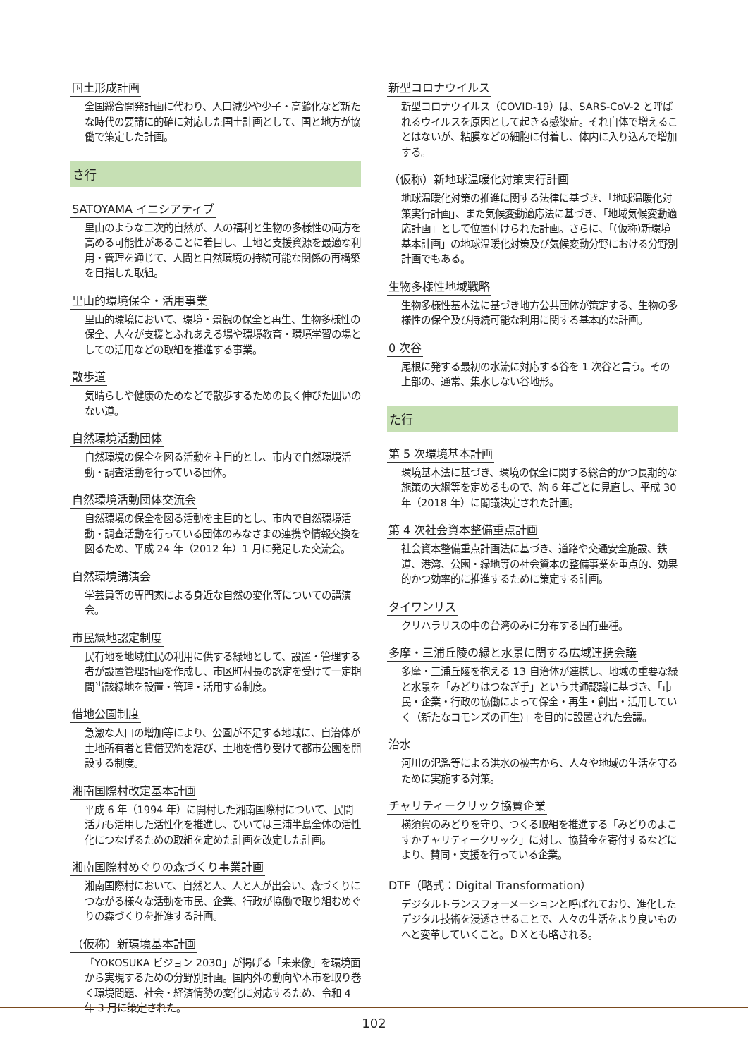国土形成計画
全国総合開発計画に代わり、人口減少や少子・高齢化など新たな時代の要請に的確に対応した国土計画として、国と地方が協働で策定した計画。
さ行
SATOYAMA イニシアティブ
里山のような二次的自然が、人の福利と生物の多様性の両方を高める可能性があることに着目し、土地と支援資源を最適な利用・管理を通じて、人間と自然環境の持続可能な関係の再構築を目指した取組。
里山的環境保全・活用事業
里山的環境において、環境・景観の保全と再生、生物多様性の保全、人々が支援とふれあえる場や環境教育・環境学習の場としての活用などの取組を推進する事業。
散歩道
気晴らしや健康のためなどで散歩するための長く伸びた囲いのない道。
自然環境活動団体
自然環境の保全を図る活動を主目的とし、市内で自然環境活動・調査活動を行っている団体。
自然環境活動団体交流会
自然環境の保全を図る活動を主目的とし、市内で自然環境活動・調査活動を行っている団体のみなさまの連携や情報交換を図るため、平成 24 年（2012 年）1 月に発足した交流会。
自然環境講演会
学芸員等の専門家による身近な自然の変化等についての講演会。
市民緑地認定制度
民有地を地域住民の利用に供する緑地として、設置・管理する者が設置管理計画を作成し、市区町村長の認定を受けて一定期間当該緑地を設置・管理・活用する制度。
借地公園制度
急激な人口の増加等により、公園が不足する地域に、自治体が土地所有者と賃借契約を結び、土地を借り受けて都市公園を開設する制度。
湘南国際村改定基本計画
平成 6 年（1994 年）に開村した湘南国際村について、民間活力も活用した活性化を推進し、ひいては三浦半島全体の活性化につなげるための取組を定めた計画を改定した計画。
湘南国際村めぐりの森づくり事業計画
湘南国際村において、自然と人、人と人が出会い、森づくりにつながる様々な活動を市民、企業、行政が協働で取り組むめぐりの森づくりを推進する計画。
（仮称）新環境基本計画
「YOKOSUKA ビジョン 2030」が掲げる「未来像」を環境面から実現するための分野別計画。国内外の動向や本市を取り巻く環境問題、社会・経済情勢の変化に対応するため、令和 4 年 3 月に策定された。
新型コロナウイルス
新型コロナウイルス（COVID-19）は、SARS-CoV-2 と呼ばれるウイルスを原因として起きる感染症。それ自体で増えることはないが、粘膜などの細胞に付着し、体内に入り込んで増加する。
（仮称）新地球温暖化対策実行計画
地球温暖化対策の推進に関する法律に基づき、「地球温暖化対策実行計画」、また気候変動適応法に基づき、「地域気候変動適応計画」として位置付けられた計画。さらに、「(仮称)新環境基本計画」の地球温暖化対策及び気候変動分野における分野別計画でもある。
生物多様性地域戦略
生物多様性基本法に基づき地方公共団体が策定する、生物の多様性の保全及び持続可能な利用に関する基本的な計画。
0 次谷
尾根に発する最初の水流に対応する谷を 1 次谷と言う。その上部の、通常、集水しない谷地形。
た行
第 5 次環境基本計画
環境基本法に基づき、環境の保全に関する総合的かつ長期的な施策の大綱等を定めるもので、約 6 年ごとに見直し、平成 30 年（2018 年）に閣議決定された計画。
第 4 次社会資本整備重点計画
社会資本整備重点計画法に基づき、道路や交通安全施設、鉄道、港湾、公園・緑地等の社会資本の整備事業を重点的、効果的かつ効率的に推進するために策定する計画。
タイワンリス
クリハラリスの中の台湾のみに分布する固有亜種。
多摩・三浦丘陵の緑と水景に関する広域連携会議
多摩・三浦丘陵を抱える 13 自治体が連携し、地域の重要な緑と水景を「みどりはつなぎ手」という共通認識に基づき、「市民・企業・行政の協働によって保全・再生・創出・活用していく（新たなコモンズの再生)」を目的に設置された会議。
治水
河川の氾濫等による洪水の被害から、人々や地域の生活を守るために実施する対策。
チャリティークリック協賛企業
横須賀のみどりを守り、つくる取組を推進する「みどりのよこすかチャリティークリック」に対し、協賛金を寄付するなどにより、賛同・支援を行っている企業。
DTF（略式：Digital Transformation）
デジタルトランスフォーメーションと呼ばれており、進化したデジタル技術を浸透させることで、人々の生活をより良いものへと変革していくこと。ＤＸとも略される。
102